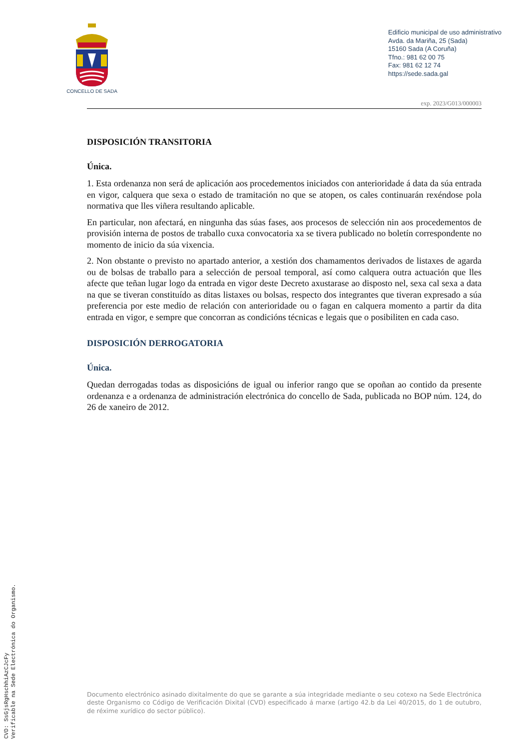CVD: SsGjsRgHschhiAzCJcFy
Verificable na Sede Electrónica do Organismo.
CONCELLO DE SADA
Edificio municipal de uso administrativo
Avda. da Mariña, 25 (Sada)
15160 Sada (A Coruña)
Tfno.: 981 62 00 75
Fax: 981 62 12 74
https://sede.sada.gal
exp. 2023/G013/000003
DISPOSICIÓN TRANSITORIA
Única.
1. Esta ordenanza non será de aplicación aos procedementos iniciados con anterioridade á data da súa entrada en vigor, calquera que sexa o estado de tramitación no que se atopen, os cales continuarán rexéndose pola normativa que lles viñera resultando aplicable.
En particular, non afectará, en ningunha das súas fases, aos procesos de selección nin aos procedementos de provisión interna de postos de traballo cuxa convocatoria xa se tivera publicado no boletín correspondente no momento de inicio da súa vixencia.
2. Non obstante o previsto no apartado anterior, a xestión dos chamamentos derivados de listaxes de agarda ou de bolsas de traballo para a selección de persoal temporal, así como calquera outra actuación que lles afecte que teñan lugar logo da entrada en vigor deste Decreto axustarase ao disposto nel, sexa cal sexa a data na que se tiveran constituído as ditas listaxes ou bolsas, respecto dos integrantes que tiveran expresado a súa preferencia por este medio de relación con anterioridade ou o fagan en calquera momento a partir da dita entrada en vigor, e sempre que concorran as condicións técnicas e legais que o posibiliten en cada caso.
DISPOSICIÓN DERROGATORIA
Única.
Quedan derrogadas todas as disposicións de igual ou inferior rango que se opoñan ao contido da presente ordenanza e a ordenanza de administración electrónica do concello de Sada, publicada no BOP núm. 124, do 26 de xaneiro de 2012.
Documento electrónico asinado dixitalmente do que se garante a súa integridade mediante o seu cotexo na Sede Electrónica deste Organismo co Código de Verificación Dixital (CVD) especificado á marxe (artigo 42.b da Lei 40/2015, do 1 de outubro, de réxime xurídico do sector público).